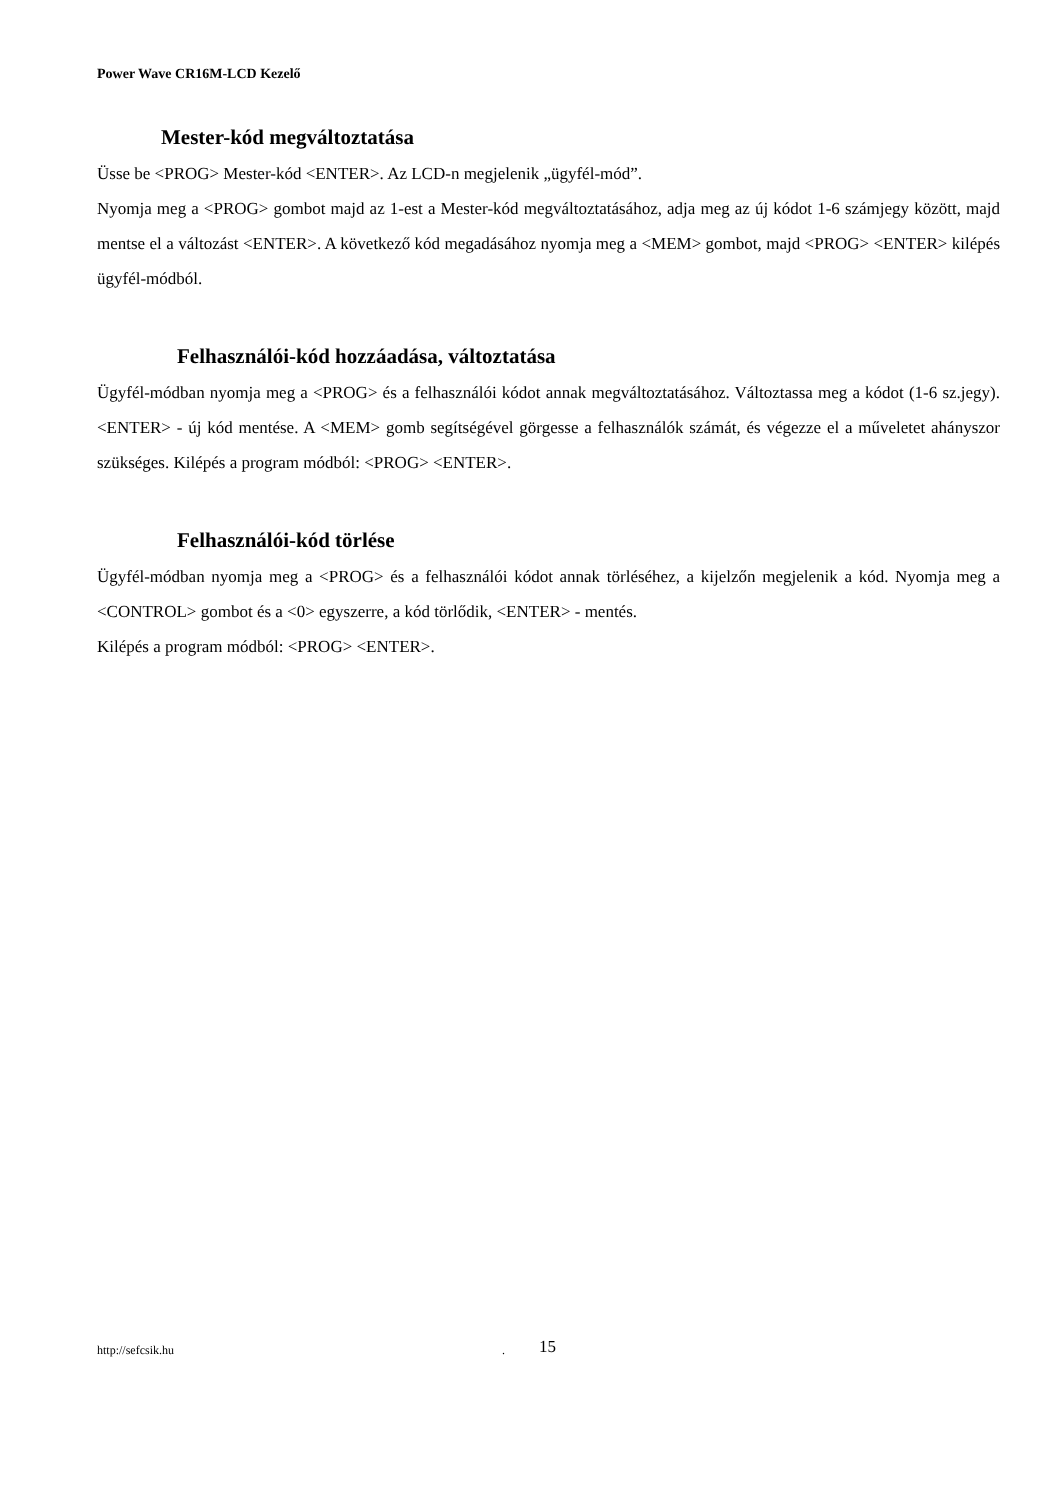Power Wave CR16M-LCD Kezelő
Mester-kód megváltoztatása
Üsse be <PROG> Mester-kód <ENTER>. Az LCD-n megjelenik „ügyfél-mód”.
Nyomja meg a <PROG> gombot majd az 1-est a Mester-kód megváltoztatásához, adja meg az új kódot 1-6 számjegy között, majd mentse el a változást <ENTER>. A következő kód megadásához nyomja meg a <MEM> gombot, majd <PROG> <ENTER> kilépés ügyfél-módból.
Felhasználói-kód hozzáadása, változtatása
Ügyfél-módban nyomja meg a <PROG> és a felhasználói kódot annak megváltoztatásához. Változtassa meg a kódot (1-6 sz.jegy). <ENTER> - új kód mentése. A <MEM> gomb segítségével görgesse a felhasználók számát, és végezze el a műveletet ahányszor szükséges. Kilépés a program módból: <PROG> <ENTER>.
Felhasználói-kód törlése
Ügyfél-módban nyomja meg a <PROG> és a felhasználói kódot annak törléséhez, a kijelzőn megjelenik a kód. Nyomja meg a <CONTROL> gombot és a <0> egyszerre, a kód törlődik, <ENTER> - mentés.
Kilépés a program módból: <PROG> <ENTER>.
http://sefcsik.hu . 15